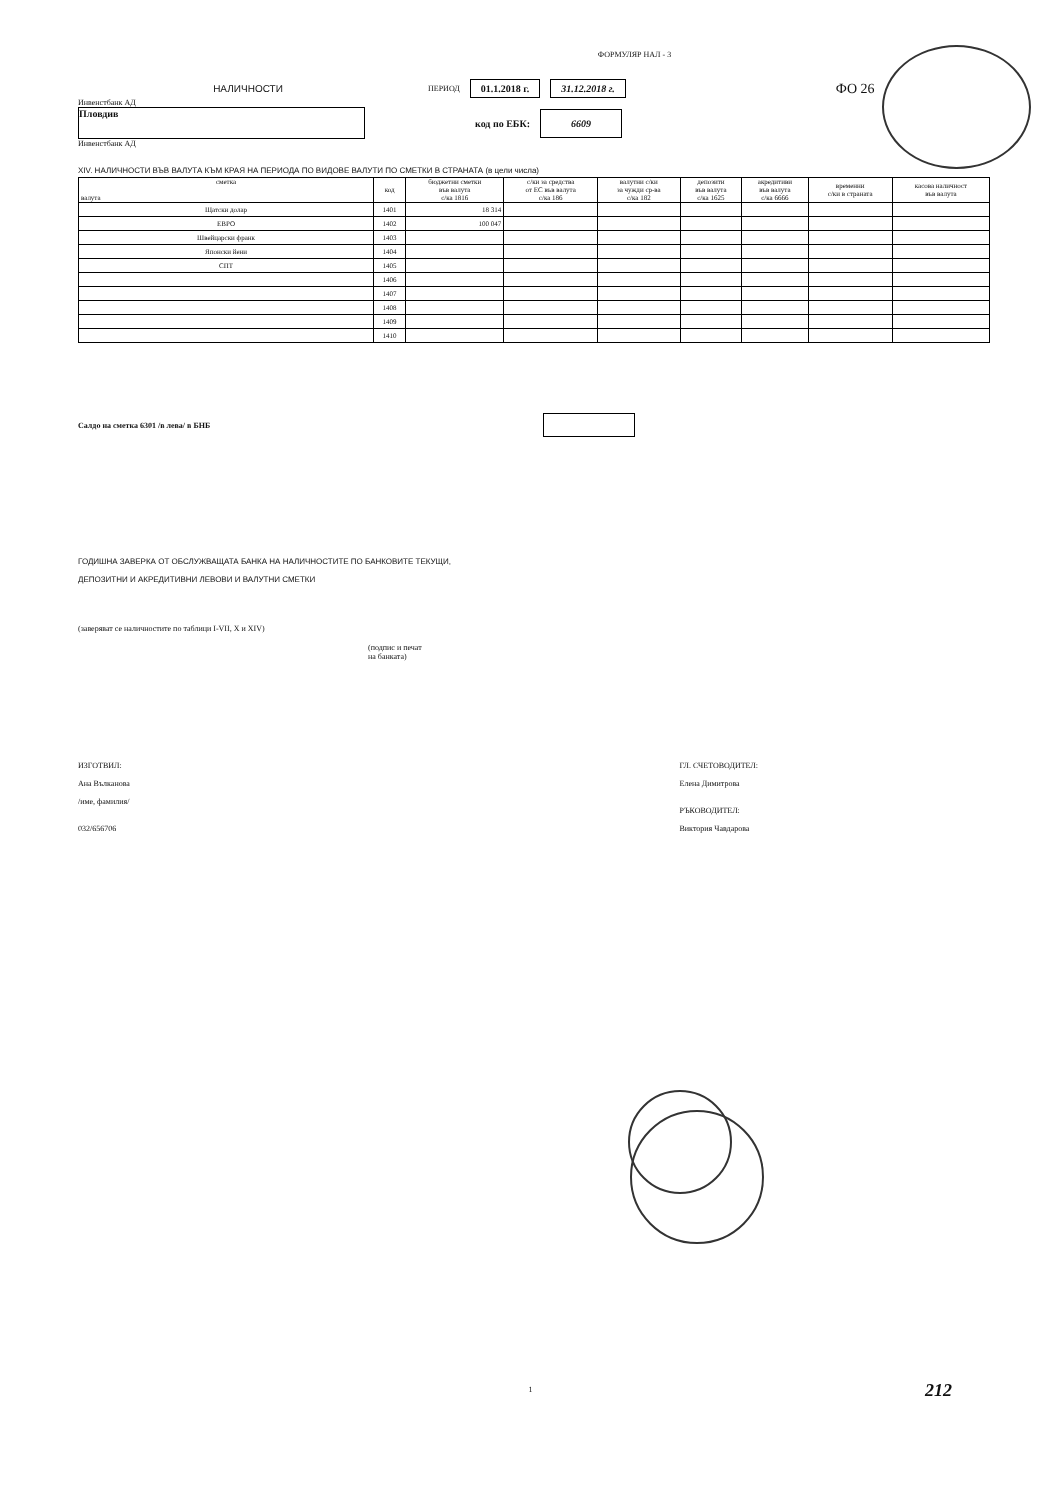ФОРМУЛЯР НАЛ - 3
НАЛИЧНОСТИ ПЕРИОД 01.1.2018 г. 31.12.2018 г. ФО 26
Инвенстбанк АД
Пловдив
код по ЕБК: 6609
Инвенстбанк АД
XIV. НАЛИЧНОСТИ ВЪВ ВАЛУТА КЪМ КРАЯ НА ПЕРИОДА ПО ВИДОВЕ ВАЛУТИ ПО СМЕТКИ В СТРАНАТА (в цели числа)
| сметка валута | код | бюджетни сметки във валута с/ка 1816 | с/ки за средства от ЕС във валута с/ка 186 | валутни с/ки за чужди ср-ва с/ка 182 | депозити във валута с/ка 1625 | акредитиви във валута с/ка 6666 | временни с/ки в страната | касова наличност във валута |
| --- | --- | --- | --- | --- | --- | --- | --- | --- |
| Щатски долар | 1401 | 18 314 | | | | | | |
| ЕВРО | 1402 | 100 047 | | | | | | |
| Швейцарски франк | 1403 | | | | | | | |
| Японски йени | 1404 | | | | | | | |
| СПТ | 1405 | | | | | | | |
| | 1406 | | | | | | | |
| | 1407 | | | | | | | |
| | 1408 | | | | | | | |
| | 1409 | | | | | | | |
| | 1410 | | | | | | | |
Салдо на сметка 6301 /в лева/ в БНБ
ГОДИШНА ЗАВЕРКА ОТ ОБСЛУЖВАЩАТА БАНКА НА НАЛИЧНОСТИТЕ ПО БАНКОВИТЕ ТЕКУЩИ,
ДЕПОЗИТНИ И АКРЕДИТИВНИ ЛЕВОВИ И ВАЛУТНИ СМЕТКИ
(заверяват се наличностите по таблици I-VII, X и XIV)
(подпис и печат
на банката)
ИЗГОТВИЛ:
Ана Вълканова
/име, фамилия/
032/656706
ГЛ. СЧЕТОВОДИТЕЛ:
Елена Димитрова
РЪКОВОДИТЕЛ:
Виктория Чавдарова
1 212